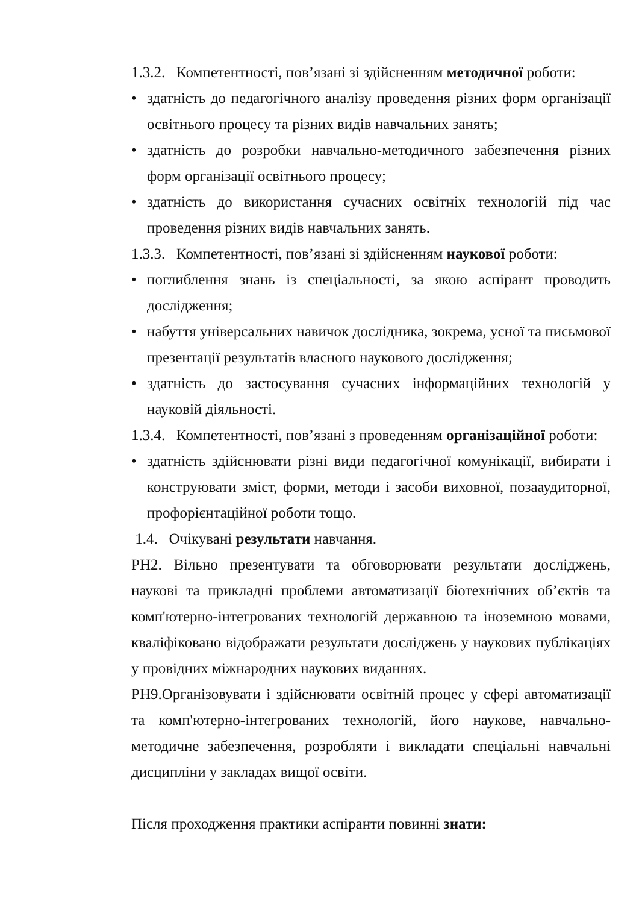1.3.2. Компетентності, пов’язані зі здійсненням методичної роботи:
• здатність до педагогічного аналізу проведення різних форм організації освітнього процесу та різних видів навчальних занять;
• здатність до розробки навчально-методичного забезпечення різних форм організації освітнього процесу;
• здатність до використання сучасних освітніх технологій під час проведення різних видів навчальних занять.
1.3.3. Компетентності, пов’язані зі здійсненням наукової роботи:
• поглиблення знань із спеціальності, за якою аспірант проводить дослідження;
• набуття універсальних навичок дослідника, зокрема, усної та письмової презентації результатів власного наукового дослідження;
• здатність до застосування сучасних інформаційних технологій у науковій діяльності.
1.3.4. Компетентності, пов’язані з проведенням організаційної роботи:
• здатність здійснювати різні види педагогічної комунікації, вибирати і конструювати зміст, форми, методи і засоби виховної, позааудиторної, профорієнтаційної роботи тощо.
1.4. Очікувані результати навчання.
РН2. Вільно презентувати та обговорювати результати досліджень, наукові та прикладні проблеми автоматизації біотехнічних об’єктів та комп'ютерно-інтегрованих технологій державною та іноземною мовами, кваліфіковано відображати результати досліджень у наукових публікаціях у провідних міжнародних наукових виданнях.
РН9.Організовувати і здійснювати освітній процес у сфері автоматизації та комп'ютерно-інтегрованих технологій, його наукове, навчально-методичне забезпечення, розробляти і викладати спеціальні навчальні дисципліни у закладах вищої освіти.
Після проходження практики аспіранти повинні знати: